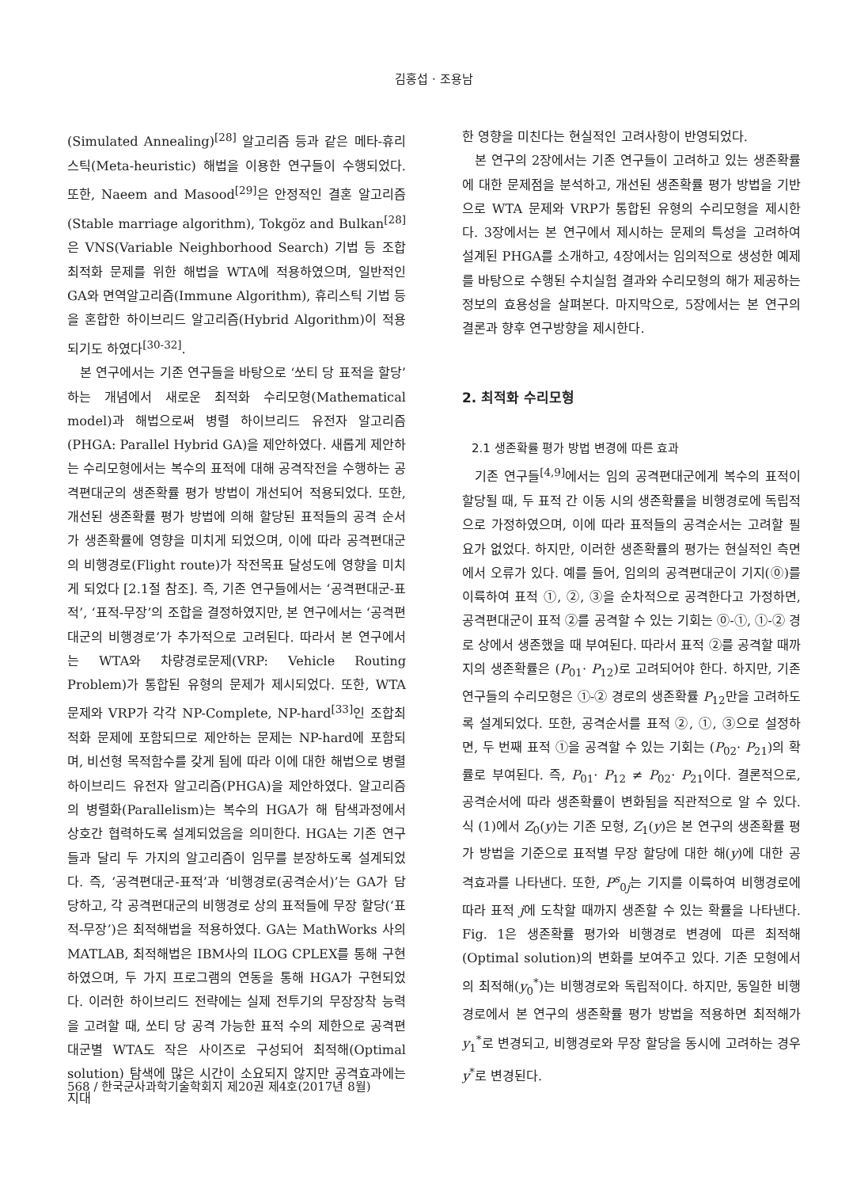김홍섭 · 조용남
(Simulated Annealing)<sup>[28]</sup> 알고리즘 등과 같은 메타-휴리스틱(Meta-heuristic) 해법을 이용한 연구들이 수행되었다. 또한, Naeem and Masood<sup>[29]</sup>은 안정적인 결혼 알고리즘(Stable marriage algorithm), Tokgöz and Bulkan<sup>[28]</sup>은 VNS(Variable Neighborhood Search) 기법 등 조합최적화 문제를 위한 해법을 WTA에 적용하였으며, 일반적인 GA와 면역알고리즘(Immune Algorithm), 휴리스틱 기법 등을 혼합한 하이브리드 알고리즘(Hybrid Algorithm)이 적용되기도 하였다<sup>[30-32]</sup>.
본 연구에서는 기존 연구들을 바탕으로 ‘쏘티 당 표적을 할당’하는 개념에서 새로운 최적화 수리모형(Mathematical model)과 해법으로써 병렬 하이브리드 유전자 알고리즘(PHGA: Parallel Hybrid GA)을 제안하였다. 새롭게 제안하는 수리모형에서는 복수의 표적에 대해 공격작전을 수행하는 공격편대군의 생존확률 평가 방법이 개선되어 적용되었다. 또한, 개선된 생존확률 평가 방법에 의해 할당된 표적들의 공격 순서가 생존확률에 영향을 미치게 되었으며, 이에 따라 공격편대군의 비행경로(Flight route)가 작전목표 달성도에 영향을 미치게 되었다 [2.1절 참조]. 즉, 기존 연구들에서는 ‘공격편대군-표적’, ‘표적-무장’의 조합을 결정하였지만, 본 연구에서는 ‘공격편대군의 비행경로’가 추가적으로 고려된다. 따라서 본 연구에서는 WTA와 차량경로문제(VRP: Vehicle Routing Problem)가 통합된 유형의 문제가 제시되었다. 또한, WTA 문제와 VRP가 각각 NP-Complete, NP-hard<sup>[33]</sup>인 조합최적화 문제에 포함되므로 제안하는 문제는 NP-hard에 포함되며, 비선형 목적함수를 갖게 됨에 따라 이에 대한 해법으로 병렬 하이브리드 유전자 알고리즘(PHGA)을 제안하였다. 알고리즘의 병렬화(Parallelism)는 복수의 HGA가 해 탐색과정에서 상호간 협력하도록 설계되었음을 의미한다. HGA는 기존 연구들과 달리 두 가지의 알고리즘이 임무를 분장하도록 설계되었다. 즉, ‘공격편대군-표적’과 ‘비행경로(공격순서)’는 GA가 담당하고, 각 공격편대군의 비행경로 상의 표적들에 무장 할당(‘표적-무장’)은 최적해법을 적용하였다. GA는 MathWorks 사의 MATLAB, 최적해법은 IBM사의 ILOG CPLEX를 통해 구현하였으며, 두 가지 프로그램의 연동을 통해 HGA가 구현되었다. 이러한 하이브리드 전략에는 실제 전투기의 무장장착 능력을 고려할 때, 쏘티 당 공격 가능한 표적 수의 제한으로 공격편대군별 WTA도 작은 사이즈로 구성되어 최적해(Optimal solution) 탐색에 많은 시간이 소요되지 않지만 공격효과에는 지대
한 영향을 미친다는 현실적인 고려사항이 반영되었다.
본 연구의 2장에서는 기존 연구들이 고려하고 있는 생존확률에 대한 문제점을 분석하고, 개선된 생존확률 평가 방법을 기반으로 WTA 문제와 VRP가 통합된 유형의 수리모형을 제시한다. 3장에서는 본 연구에서 제시하는 문제의 특성을 고려하여 설계된 PHGA를 소개하고, 4장에서는 임의적으로 생성한 예제를 바탕으로 수행된 수치실험 결과와 수리모형의 해가 제공하는 정보의 효용성을 살펴본다. 마지막으로, 5장에서는 본 연구의 결론과 향후 연구방향을 제시한다.
2. 최적화 수리모형
2.1 생존확률 평가 방법 변경에 따른 효과
기존 연구들<sup>[4,9]</sup>에서는 임의 공격편대군에게 복수의 표적이 할당될 때, 두 표적 간 이동 시의 생존확률을 비행경로에 독립적으로 가정하였으며, 이에 따라 표적들의 공격순서는 고려할 필요가 없었다. 하지만, 이러한 생존확률의 평가는 현실적인 측면에서 오류가 있다. 예를 들어, 임의의 공격편대군이 기지(⓪)를 이륙하여 표적 ①, ②, ③을 순차적으로 공격한다고 가정하면, 공격편대군이 표적 ②를 공격할 수 있는 기회는 ⓪-①, ①-② 경로 상에서 생존했을 때 부여된다. 따라서 표적 ②를 공격할 때까지의 생존확률은 (P<sub>01</sub>· P<sub>12</sub>)로 고려되어야 한다. 하지만, 기존 연구들의 수리모형은 ①-② 경로의 생존확률 P<sub>12</sub>만을 고려하도록 설계되었다. 또한, 공격순서를 표적 ②, ①, ③으로 설정하면, 두 번째 표적 ①을 공격할 수 있는 기회는 (P<sub>02</sub>· P<sub>21</sub>)의 확률로 부여된다. 즉, P<sub>01</sub>· P<sub>12</sub> ≠ P<sub>02</sub>· P<sub>21</sub>이다. 결론적으로, 공격순서에 따라 생존확률이 변화됨을 직관적으로 알 수 있다. 식 (1)에서 Z<sub>0</sub>(y)는 기존 모형, Z<sub>1</sub>(y)은 본 연구의 생존확률 평가 방법을 기준으로 표적별 무장 할당에 대한 해(y)에 대한 공격효과를 나타낸다. 또한, P<sup>s</sup><sub>0j</sub>는 기지를 이륙하여 비행경로에 따라 표적 j에 도착할 때까지 생존할 수 있는 확률을 나타낸다. Fig. 1은 생존확률 평가와 비행경로 변경에 따른 최적해(Optimal solution)의 변화를 보여주고 있다. 기존 모형에서의 최적해(y<sub>0</sub><sup>*</sup>)는 비행경로와 독립적이다. 하지만, 동일한 비행경로에서 본 연구의 생존확률 평가 방법을 적용하면 최적해가 y<sub>1</sub><sup>*</sup>로 변경되고, 비행경로와 무장 할당을 동시에 고려하는 경우 y<sup>*</sup>로 변경된다.
568 / 한국군사과학기술학회지 제20권 제4호(2017년 8월)